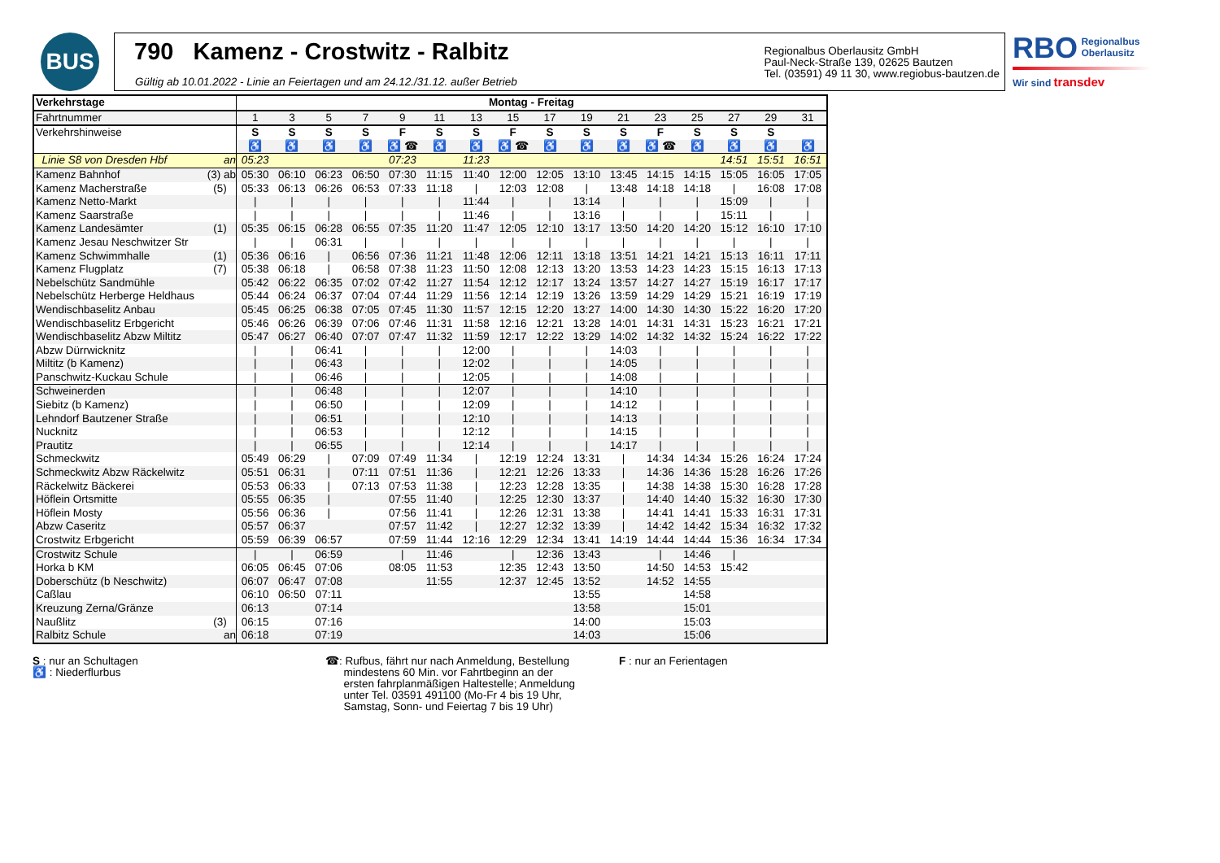BUS
790 Kamenz - Crostwitz - Ralbitz
Gültig ab 10.01.2022 - Linie an Feiertagen und am 24.12./31.12. außer Betrieb
Regionalbus Oberlausitz GmbH
Paul-Neck-Straße 139, 02625 Bautzen
Tel. (03591) 49 11 30, www.regiobus-bautzen.de
RBO Regionalbus
Oberlausitz
Wir sind transdev
| Verkehrstage | | Montag - Freitag | | | | | | | | | | | | | | | |
| --- | --- | --- | --- | --- | --- | --- | --- | --- | --- | --- | --- | --- | --- | --- | --- | --- | --- |
| Fahrtnummer | | 1 | 3 | 5 | 7 | 9 | 11 | 13 | 15 | 17 | 19 | 21 | 23 | 25 | 27 | 29 | 31 |
| Verkehrshinweise | | S | S | S | S | F | S | S | F | S | S | S | F | S | S | S | |
| | | ♿ | ♿ | ♿ | ♿ | ♿ ☎ | ♿ | ♿ | ♿ ☎ | ♿ | ♿ | ♿ | ♿ ☎ | ♿ | ♿ | ♿ | ♿ |
| Linie S8 von Dresden Hbf | an | 05:23 | | | | 07:23 | | 11:23 | | | | | | | 14:51 | 15:51 | 16:51 |
| Kamenz Bahnhof | (3) ab | 05:30 | 06:10 | 06:23 | 06:50 | 07:30 | 11:15 | 11:40 | 12:00 | 12:05 | 13:10 | 13:45 | 14:15 | 14:15 | 15:05 | 16:05 | 17:05 |
| Kamenz Macherstraße | (5) | 05:33 | 06:13 | 06:26 | 06:53 | 07:33 | 11:18 | / | 12:03 | 12:08 | / | 13:48 | 14:18 | 14:18 | / | 16:08 | 17:08 |
| Kamenz Netto-Markt | | / | / | / | / | / | / | 11:44 | / | / | 13:14 | / | / | / | 15:09 | / | / |
| Kamenz Saarstraße | | / | / | / | / | / | / | 11:46 | / | / | 13:16 | / | / | / | 15:11 | / | / |
| Kamenz Landesämter | (1) | 05:35 | 06:15 | 06:28 | 06:55 | 07:35 | 11:20 | 11:47 | 12:05 | 12:10 | 13:17 | 13:50 | 14:20 | 14:20 | 15:12 | 16:10 | 17:10 |
| Kamenz Jesau Neschwitzer Str | | / | / | 06:31 | / | / | / | / | / | / | / | / | / | / | / | / | / |
| Kamenz Schwimmhalle | (1) | 05:36 | 06:16 | / | 06:56 | 07:36 | 11:21 | 11:48 | 12:06 | 12:11 | 13:18 | 13:51 | 14:21 | 14:21 | 15:13 | 16:11 | 17:11 |
| Kamenz Flugplatz | (7) | 05:38 | 06:18 | / | 06:58 | 07:38 | 11:23 | 11:50 | 12:08 | 12:13 | 13:20 | 13:53 | 14:23 | 14:23 | 15:15 | 16:13 | 17:13 |
| Nebelschütz Sandmühle | | 05:42 | 06:22 | 06:35 | 07:02 | 07:42 | 11:27 | 11:54 | 12:12 | 12:17 | 13:24 | 13:57 | 14:27 | 14:27 | 15:19 | 16:17 | 17:17 |
| Nebelschütz Herberge Heldhaus | | 05:44 | 06:24 | 06:37 | 07:04 | 07:44 | 11:29 | 11:56 | 12:14 | 12:19 | 13:26 | 13:59 | 14:29 | 14:29 | 15:21 | 16:19 | 17:19 |
| Wendischbaselitz Anbau | | 05:45 | 06:25 | 06:38 | 07:05 | 07:45 | 11:30 | 11:57 | 12:15 | 12:20 | 13:27 | 14:00 | 14:30 | 14:30 | 15:22 | 16:20 | 17:20 |
| Wendischbaselitz Erbgericht | | 05:46 | 06:26 | 06:39 | 07:06 | 07:46 | 11:31 | 11:58 | 12:16 | 12:21 | 13:28 | 14:01 | 14:31 | 14:31 | 15:23 | 16:21 | 17:21 |
| Wendischbaselitz Abzw Miltitz | | 05:47 | 06:27 | 06:40 | 07:07 | 07:47 | 11:32 | 11:59 | 12:17 | 12:22 | 13:29 | 14:02 | 14:32 | 14:32 | 15:24 | 16:22 | 17:22 |
| Abzw Dürrwicknitz | | / | / | 06:41 | / | / | / | 12:00 | / | / | / | 14:03 | / | / | / | / | / |
| Miltitz (b Kamenz) | | / | / | 06:43 | / | / | / | 12:02 | / | / | / | 14:05 | / | / | / | / | / |
| Panschwitz-Kuckau Schule | | / | / | 06:46 | / | / | / | 12:05 | / | / | / | 14:08 | / | / | / | / | / |
| Schweinerden | | / | / | 06:48 | / | / | / | 12:07 | / | / | / | 14:10 | / | / | / | / | / |
| Siebitz (b Kamenz) | | / | / | 06:50 | / | / | / | 12:09 | / | / | / | 14:12 | / | / | / | / | / |
| Lehndorf Bautzener Straße | | / | / | 06:51 | / | / | / | 12:10 | / | / | / | 14:13 | / | / | / | / | / |
| Nucknitz | | / | / | 06:53 | / | / | / | 12:12 | / | / | / | 14:15 | / | / | / | / | / |
| Prautitz | | / | / | 06:55 | / | / | / | 12:14 | / | / | / | 14:17 | / | / | / | / | / |
| Schmeckwitz | | 05:49 | 06:29 | / | 07:09 | 07:49 | 11:34 | / | 12:19 | 12:24 | 13:31 | / | 14:34 | 14:34 | 15:26 | 16:24 | 17:24 |
| Schmeckwitz Abzw Räckelwitz | | 05:51 | 06:31 | / | 07:11 | 07:51 | 11:36 | / | 12:21 | 12:26 | 13:33 | / | 14:36 | 14:36 | 15:28 | 16:26 | 17:26 |
| Räckelwitz Bäckerei | | 05:53 | 06:33 | / | 07:13 | 07:53 | 11:38 | / | 12:23 | 12:28 | 13:35 | / | 14:38 | 14:38 | 15:30 | 16:28 | 17:28 |
| Höflein Ortsmitte | | 05:55 | 06:35 | / | | 07:55 | 11:40 | / | 12:25 | 12:30 | 13:37 | / | 14:40 | 14:40 | 15:32 | 16:30 | 17:30 |
| Höflein Mosty | | 05:56 | 06:36 | / | | 07:56 | 11:41 | / | 12:26 | 12:31 | 13:38 | / | 14:41 | 14:41 | 15:33 | 16:31 | 17:31 |
| Abzw Caseritz | | 05:57 | 06:37 | | | 07:57 | 11:42 | / | 12:27 | 12:32 | 13:39 | / | 14:42 | 14:42 | 15:34 | 16:32 | 17:32 |
| Crostwitz Erbgericht | | 05:59 | 06:39 | 06:57 | | 07:59 | 11:44 | 12:16 | 12:29 | 12:34 | 13:41 | 14:19 | 14:44 | 14:44 | 15:36 | 16:34 | 17:34 |
| Crostwitz Schule | | / | / | 06:59 | | / | 11:46 | | / | 12:36 | 13:43 | | / | 14:46 | / | | |
| Horka b KM | | 06:05 | 06:45 | 07:06 | | 08:05 | 11:53 | | 12:35 | 12:43 | 13:50 | | 14:50 | 14:53 | 15:42 | | |
| Doberschütz (b Neschwitz) | | 06:07 | 06:47 | 07:08 | | | 11:55 | | 12:37 | 12:45 | 13:52 | | 14:52 | 14:55 | | | |
| Caßlau | | 06:10 | 06:50 | 07:11 | | | | | | | 13:55 | | | 14:58 | | | |
| Kreuzung Zerna/Gränze | | 06:13 | | 07:14 | | | | | | | 13:58 | | | 15:01 | | | |
| Naußlitz | (3) | 06:15 | | 07:16 | | | | | | | 14:00 | | | 15:03 | | | |
| Ralbitz Schule | an | 06:18 | | 07:19 | | | | | | | 14:03 | | | 15:06 | | | |
S : nur an Schultagen
♿ : Niederflurbus
☎: Rufbus, fährt nur nach Anmeldung, Bestellung
mindestens 60 Min. vor Fahrtbeginn an der
ersten fahrplanmäßigen Haltestelle; Anmeldung
unter Tel. 03591 491100 (Mo-Fr 4 bis 19 Uhr,
Samstag, Sonn- und Feiertag 7 bis 19 Uhr)
F : nur an Ferientagen